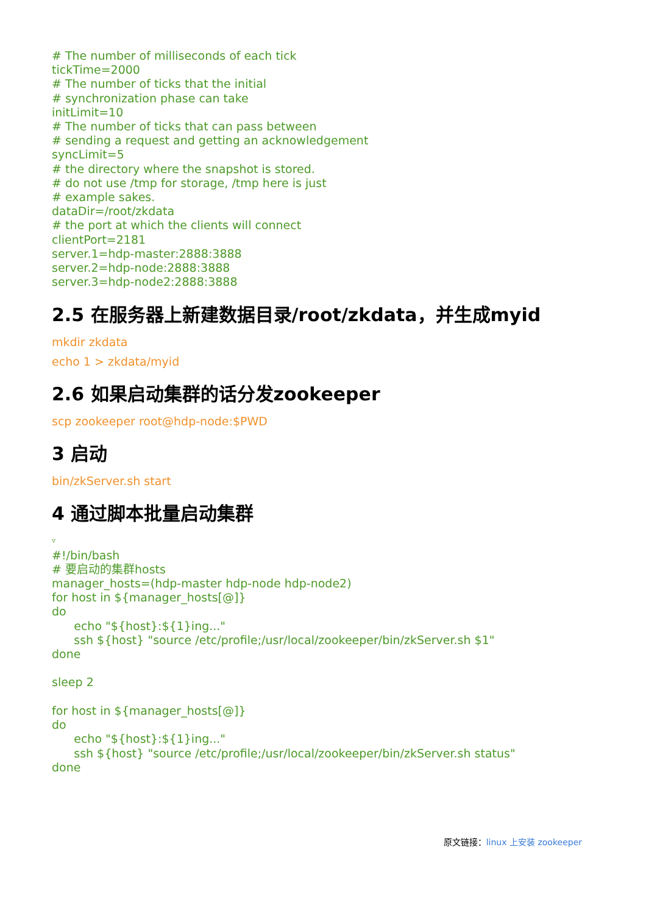# The number of milliseconds of each tick tickTime=2000 # The number of ticks that the initial # synchronization phase can take initLimit=10 # The number of ticks that can pass between # sending a request and getting an acknowledgement syncLimit=5 # the directory where the snapshot is stored. # do not use /tmp for storage, /tmp here is just # example sakes. dataDir=/root/zkdata # the port at which the clients will connect clientPort=2181 server.1=hdp-master:2888:3888 server.2=hdp-node:2888:3888 server.3=hdp-node2:2888:3888
2.5 在服务器上新建数据目录/root/zkdata，并生成myid
mkdir zkdata
echo 1 > zkdata/myid
2.6 如果启动集群的话分发zookeeper
scp zookeeper root@hdp-node:$PWD
3 启动
bin/zkServer.sh start
4 通过脚本批量启动集群
▿
#!/bin/bash # 要启动的集群hosts manager_hosts=(hdp-master hdp-node hdp-node2) for host in ${manager_hosts[@]} do echo "${host}:${1}ing..." ssh ${host} "source /etc/profile;/usr/local/zookeeper/bin/zkServer.sh $1" done sleep 2 for host in ${manager_hosts[@]} do echo "${host}:${1}ing..." ssh ${host} "source /etc/profile;/usr/local/zookeeper/bin/zkServer.sh status" done
原文链接：linux 上安装 zookeeper